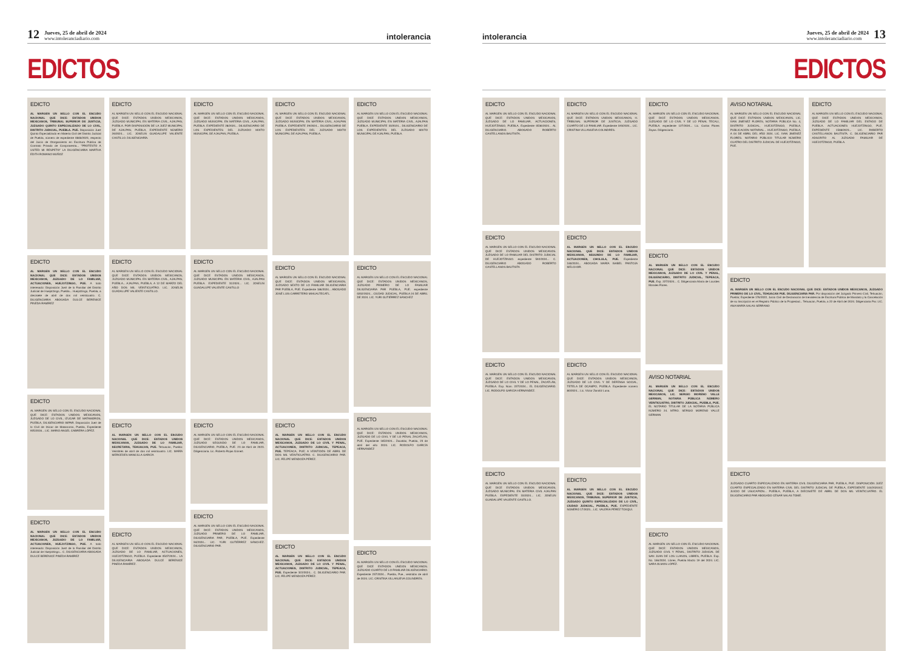12 Jueves, 25 de abril de 2024
www.intoleranciadiario.com
intolerancia
EDICTOS
EDICTO
AL MARGEN UN SELLO CON EL ESCUDO NACIONAL QUE DICE: ESTADOS UNIDOS MEXICANOS, TRIBUNAL SUPERIOR DE JUSTICIA, JUZGADO QUINTO ESPECIALIZADO DE LO CIVIL, DISTRITO JUDICIAL, PUEBLA. PUE. Disposición Juez Quinto Especializado en Materia Civil del Distrito Judicial de Puebla, número de expediente 0848/2023, respecto del Juicio de Otorgamiento en Escritura Pública de Contrato Privado de Compraventa... "PROTESTO A USTED MI RESPETO" LA DILIGENCIARIA MARTHA EDITH ROMANO MUÑOZ
EDICTO
AL MARGEN UN SELLO CON EL ESCUDO NACIONAL QUE DICE: ESTADOS UNIDOS MEXICANOS, JUZGADO DE LO FAMILIAR, ACTUACIONES, HUEJOTZINGO, PUE. A todo interesado: Disposición Juez de lo Familiar del Distrito Judicial de Huejotzingo, Puebla... Huejotzingo, Puebla, a diecisiete de abril de dos mil veinticuatro. C. DILIGENCIARIA ABOGADA DULCE BERENICE PINEDA RAMÍREZ
EDICTO
AL MARGEN UN SELLO CON EL ESCUDO NACIONAL QUE DICE: ESTADOS UNIDOS MEXICANOS, JUZGADO DE LO CIVIL, IZUCAR DE MATAMOROS, PUEBLA, DILIGENCIARIO IMPAR. Disposición Juez de lo Civil de Izúcar de Matamoros, Puebla, Expediente 925/2016... LIC. MARIO ANGEL CABRERA LÓPEZ.
EDICTO
AL MARGEN UN SELLO CON EL ESCUDO NACIONAL QUE DICE: ESTADOS UNIDOS MEXICANOS, JUZGADO DE LO FAMILIAR, ACTUACIONES, HUEJOTZINGO, PUE. A todo interesado: Disposición Juez de lo Familiar del Distrito Judicial de Huejotzingo... C. DILIGENCIARIA ABOGADA DULCE BERENICE PINEDA RAMÍREZ
EDICTO
AL MARGEN UN SELLO CON EL ESCUDO NACIONAL QUE DICE: ESTADOS UNIDOS MEXICANOS, JUZGADO MUNICIPAL EN MATERIA CIVIL, AJALPAN, PUEBLA. POR DISPOSICIÓN DE LA JUEZ MUNICIPAL DE AJALPAN, PUEBLA, EXPEDIENTE NÚMERO 26/2024... LIC. JOSELIN GUADALUPE VALIENTE CASTILLO. DILIGENCIARÍA.
EDICTO
AL MARGEN UN SELLO CON EL ESCUDO NACIONAL QUE DICE: ESTADOS UNIDOS MEXICANOS, JUZGADO MUNICIPAL EN MATERIA CIVIL, AJALPAN, PUEBLA... AJALPAN, PUEBLA, A 12 DE MARZO DEL AÑO DOS MIL VEINTICUATRO. LIC. JOSELIN GUADALUPE VALIENTE CASTILLO.
EDICTO
AL MARGEN UN SELLO CON EL ESCUDO NACIONAL QUE DICE: ESTADOS UNIDOS MEXICANOS, JUZGADO DE LO FAMILIAR, SECRETARIA, TEHUACAN, PUE. Tehuacán, Puebla: Veintitrés de abril de dos mil veinticuatro. LIC. MARÍA MERCEDES MANCILLA GARCÍA
EDICTO
AL MARGEN UN SELLO CON EL ESCUDO NACIONAL QUE DICE: ESTADOS UNIDOS MEXICANOS, JUZGADO DE LO FAMILIAR, ACTUACIONES, HUEJOTZINGO, PUEBLA. Expediente 0507/2024... LA DILIGENCIARIA ABOGADA DULCE BERENICE PINEDA RAMÍREZ.
EDICTO
AL MARGEN UN SELLO CON EL ESCUDO NACIONAL QUE DICE: ESTADOS UNIDOS MEXICANOS, JUZGADO MUNICIPAL EN MATERIA CIVIL, AJALPAN, PUEBLA. EXPEDIENTE 28/2024... DILIGENCIARIO DE LOS EXPEDIENTES DEL JUZGADO MIXTO MUNICIPAL DE AJALPAN, PUEBLA.
EDICTO
AL MARGEN UN SELLO CON EL ESCUDO NACIONAL QUE DICE ESTADOS UNIDOS MEXICANOS, JUZGADO MUNICIPAL EN MATERIA CIVIL, AJALPAN PUEBLA. EXPEDIENTE 31/2024... LIC. JOSELIN GUADALUPE VALIENTE CASTILLO
EDICTO
AL MARGEN UN SELLO CON EL ESCUDO NACIONAL QUE DICE: ESTADOS UNIDOS MEXICANOS, JUZGADO SEGUNDO DE LO FAMILIAR, DILIGENCIARIO, PUEBLA, PUE. 23 de Abril de 2023. Diligenciaria. Lic. Roberto Rojas Gómez.
EDICTO
AL MARGEN UN SELLO CON EL ESCUDO NACIONAL QUE DICE: ESTADOS UNIDOS MEXICANOS, JUZGADO PRIMERO DE LO FAMILIAR, DILIGENCIARIA PAR, PUEBLA, PUE. Expediente 94/2024... LIC. YURI GUTIÉRREZ SÁNCHEZ. DILIGENCIARIO PAR.
EDICTO
AL MARGEN UN SELLO CON EL ESCUDO NACIONAL QUE DICE ESTADOS UNIDOS MEXICANOS, JUZGADO MUNICIPAL EN MATERIA CIVIL, AJALPAN PUEBLA. EXPEDIENTE 29/2024... DILIGENCIARIO DE LOS EXPEDIENTES DEL JUZGADO MIXTO MUNICIPAL DE AJALPAN, PUEBLA.
EDICTO
AL MARGEN UN SELLO CON EL ESCUDO NACIONAL QUE DICE: ESTADOS UNIDOS MEXICANOS, JUZGADO SEXTO DE LO FAMILIAR DILIGENCIARIA PAR PUEBLA, PUE. Expediente 186/2024... ABOGADO JOSÉ LUIS CARRETERO MIHUALTECATL.
EDICTO
AL MARGEN UN SELLO CON EL ESCUDO NACIONAL QUE DICE: ESTADOS UNIDOS MEXICANOS, JUZGADO DE LO CIVIL Y PENAL, ACTUACIONES, DISTRITO JUDICIAL, TEPEACA, PUE. TEPEACA, PUE; A VEINTIDÓS DE ABRIL DE DOS MIL VEINTICUATRO. C. DILIGENCIARIO PAR. LIC. FELIPE MENDOZA PÉREZ.
EDICTO
AL MARGEN UN SELLO CON EL ESCUDO NACIONAL QUE DICE: ESTADOS UNIDOS MEXICANOS, JUZGADO DE LO CIVIL Y PENAL, ACTUACIONES, DISTRITO JUDICIAL, TEPEACA, PUE. Expediente 322/2024... C. DILIGENCIARIO PAR. LIC. FELIPE MENDOZA PÉREZ.
EDICTO
AL MARGEN UN SELLO CON EL ESCUDO NACIONAL QUE DICE ESTADOS UNIDOS MEXICANOS, JUZGADO MUNICIPAL EN MATERIA CIVIL, AJALPAN PUEBLA. EXPEDIENTE 33/2024... DILIGENCIARIO DE LOS EXPEDIENTES DEL JUZGADO MIXTO MUNICIPAL DE AJALPAN, PUEBLA.
EDICTO
AL MARGEN UN SELLO CON EL ESCUDO NACIONAL QUE DICE: ESTADOS UNIDOS MEXICANOS, JUZGADO PRIMERO DE LO FAMILIAR DILIGENCIARIA PAR PUEBLA, PUE. expediente 0202/2024... CIUDAD JUDICIAL, PUEBLA 24 DE ABRIL DE 2024. LIC. YURI GUTIÉRREZ SÁNCHEZ
EDICTO
AL MARGEN UN SELLO CON EL ESCUDO NACIONAL QUE DICE: ESTADOS UNIDOS MEXICANOS, JUZGADO DE LO CIVIL Y DE LO PENAL ZACATLÁN, PUE. Expediente 165/2024... Zacatlán, Puebla, 23 de abril del año 2024. LIC. RODOLFO GARCÍA HERNÁNDEZ
EDICTO
AL MARGEN UN SELLO CON EL ESCUDO NACIONAL QUE DICE ESTADOS UNIDOS MEXICANOS. JUZGADO CUARTO DE LO FAMILIAR DILIGENCIARIO. Expediente 237/2024... Puebla, Pue., veintidós de abril de 2024. LIC. CRISTINA VILLANUEVA COLINDRES.
intolerancia
Jueves, 25 de abril de 2024
www.intoleranciadiario.com 13
EDICTOS
EDICTO
AL MARGEN UN SELLO CON EL ESCUDO NACIONAL QUE DICE: ESTADOS UNIDOS MEXICANOS, JUZGADO DE LO FAMILIAR, ACTUACIONES, HUEJOTZINGO, PUEBLA. Expediente 0536/2024... AL DILIGENCIARIO. ABOGADO ROBERTO CASTELLANOS BAUTISTA.
EDICTO
AL MARGEN UN SELLO CON EL ESCUDO NACIONAL QUE DICE ESTADOS UNIDOS MEXICANOS. JUZGADO DE LO FAMILIAR DEL DISTRITO JUDICIAL DE HUEJOTZINGO. expediente 592/2024... C. DILIGENCIARIO ABOGADO ROBERTO CASTELLANOS BAUTISTA
EDICTO
AL MARGEN UN SELLO CON EL ESCUDO NACIONAL QUE DICE: ESTADOS UNIDOS MEXICANOS, JUZGADO DE LO CIVIL Y DE LO PENAL, ZACATLÁN, PUEBLA. Exp. Núm. 227/2024... EL DILIGENCIARIO. LIC. RODOLFO GARCÍA HERNÁNDEZ.
EDICTO
AL MARGEN UN SELLO CON EL ESCUDO NACIONAL QUE DICE ESTADOS UNIDOS MEXICANOS, JUZGADO MUNICIPAL EN MATERIA CIVIL AJALPAN PUEBLA. EXPEDIENTE 33/2024... LIC. JOSELIN GUADALUPE VALIENTE CASTILLO.
EDICTO
AL MARGEN UN SELLO CON EL ESCUDO NACIONAL QUE DICE: ESTADOS UNIDOS MEXICANOS, H. TRIBUNAL SUPERIOR DE JUSTICIA, JUZGADO CUARTO DE LO FAMILIAR. Expediente 193/2024... LIC. CRISTINA VILLANUEVA COLINDRES.
EDICTO
AL MARGEN UN SELLO CON EL ESCUDO NACIONAL QUE DICE: ESTADOS UNIDOS MEXICANOS, SEGUNDO DE LO FAMILIAR, ACTUACIONES, CHOLULA, PUE. Expediente 160/2024... ABOGADA MARÍA ISABEL PANTOJA MELCHOR.
EDICTO
AL MARGEN UN SELLO CON EL ESCUDO NACIONAL QUE DICE: ESTADOS UNIDOS MEXICANOS, JUZGADO DE LO CIVIL Y DE DEFENSA SOCIAL, TETELA DE OCAMPO, PUEBLA. Expediente número 80/2024... Lic. Víctor Zamitiz Luna.
EDICTO
AL MARGEN UN SELLO CON EL ESCUDO NACIONAL QUE DICE: ESTADOS UNIDOS MEXICANOS, TRIBUNAL SUPERIOR DE JUSTICIA, JUZGADO QUINTO ESPECIALIZADO DE LO CIVIL, CIUDAD JUDICIAL, PUEBLA, PUE. EXPEDIENTE NÚMERO 17/2023... LIC. VALERIA PÉREZ TOXQUI.
EDICTO
AL MARGEN UN SELLO CON EL ESCUDO NACIONAL QUE DICE ESTADOS UNIDOS MEXICANOS. JUZGADO DE LO CIVIL Y DE LO PENAL TECALI, PUEBLA. expediente 127/2024... Lic. Carlos Flores Zayas. Diligenciario.
EDICTO
AL MARGEN UN SELLO CON EL ESCUDO NACIONAL QUE DICE: ESTADOS UNIDOS MEXICANOS, JUZGADO DE LO CIVIL Y PENAL, DILIGENCIARIO, DISTRITO JUDICIAL, TEPEACA, PUE. Exp. 227/2024... C. Diligenciaria María de Lourdes Morales Flores.
AVISO NOTARIAL
AL MARGEN UN SELLO CON EL ESCUDO NACIONAL QUE DICE: ESTADOS UNIDOS MEXICANOS, LIC. SERGIO MORENO VALLE GERMAN, NOTARIA PÚBLICA NÚMERO VEINTICUATRO, DISTRITO JUDICIAL, PUEBLA, PUE. EL NOTARIO TITULAR DE LA NOTARIA PÚBLICA NÚMERO 24. MTRO. SERGIO MORENO VALLE GERMAN
EDICTO
AL MARGEN UN SELLO CON EL ESCUDO NACIONAL QUE DICE: ESTADOS UNIDOS MEXICANOS, JUZGADO CIVIL Y PENAL, DISTRITO JUDICIAL DE SAN JUAN DE LOS LLANOS, LIBRES, PUEBLA. Exp. No. 166/2024. Libres, Puebla Marzo 19 del 2024. LIC. SARA OLMOS LÓPEZ.
AVISO NOTARIAL
AL MARGEN UN SELLO CON EL ESCUDO NACIONAL QUE DICE: ESTADOS UNIDOS MEXICANOS, LIC. IVAN JIMENEZ FLORES, NOTARIA PÚBLICA No. 4, DISTRITO JUDICIAL, HUEJOTZINGO, PUEBLA. PUBLICACIÓN NOTARIAL... HUEJOTZINGO, PUEBLA, A 04 DE ABRIL DEL AÑO 2024. LIC. IVAN JIMENEZ FLORES. NOTARIO PÚBLICO TITULAR NÚMERO CUATRO DEL DISTRITO JUDICIAL DE HUEJOTZINGO, PUE.
EDICTO
AL MARGEN UN SELLO CON EL ESCUDO NACIONAL QUE DICE ESTADOS UNIDOS MEXICANOS. JUZGADO DE LO FAMILIAR DEL ESTADO DE PUEBLA. ACTUACIONES HUEJOTZINGO, PUE. EXPEDIENTE 1508/2023... LIC. ROBERTO CASTELLANOS BAUTISTA. C. DILIGENCIARIO PAR ADSCRITO AL JUZGADO FAMILIAR DE HUEJOTZINGO, PUEBLA.
EDICTO
AL MARGEN UN SELLO CON EL ESCUDO NACIONAL QUE DICE: ESTADOS UNIDOS MEXICANOS, JUZGADO PRIMERO DE LO CIVIL, TEHUACAN PUE. DILIGENCIARIA PAR. Por disposición del Juzgado Primero Civil, Tehuacán, Puebla; Expediente 176/2022, Juicio Civil de Declaración de Inexistencia de Escritura Pública de Mandato y la Cancelación de su Inscripción en el Registro Público de la Propiedad... Tehuacán, Puebla, a 22 de Abril del 2024. Diligenciaria Par. LIC. ANA MARÍA SALAS SERRANO
EDICTO
JUZGADO CUARTO ESPECIALIZADO EN MATERIA CIVIL DILIGENCIARIA PAR, PUEBLA, PUE. DISPOSICIÓN JUEZ CUARTO ESPECIALIZADO EN MATERIA CIVIL DEL DISTRITO JUDICIAL DE PUEBLA, EXPEDIENTE 144/2024/4C JUICIO DE USUCAPIÓN... PUEBLA, PUEBLA, A DIECISIETE DE ABRIL DE DOS MIL VEINTICUATRO. EL DILIGENCIARIO PAR ABOGADO CÉSAR SALAS TOME.